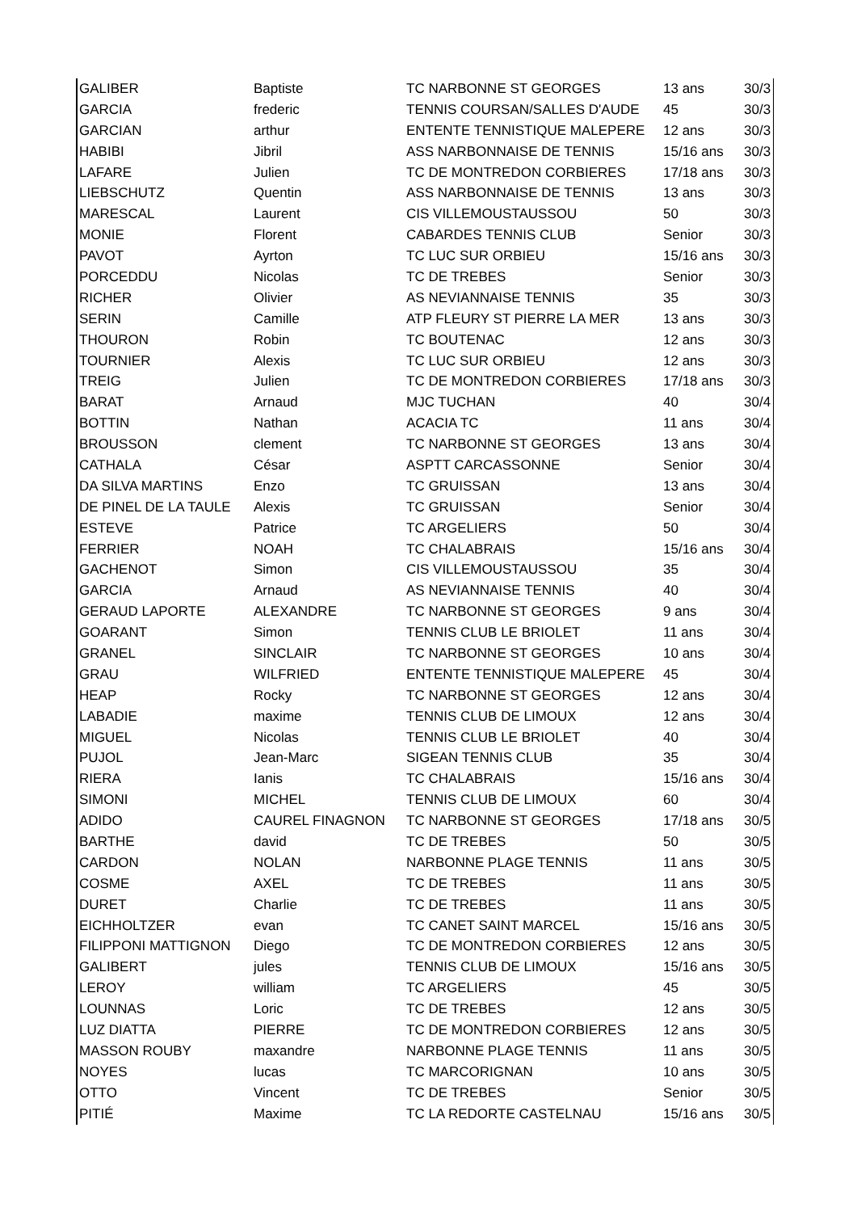| GALIBER | Baptiste | TC NARBONNE ST GEORGES | 13 ans | 30/3 |
| GARCIA | frederic | TENNIS COURSAN/SALLES D'AUDE | 45 | 30/3 |
| GARCIAN | arthur | ENTENTE TENNISTIQUE MALEPERE | 12 ans | 30/3 |
| HABIBI | Jibril | ASS NARBONNAISE DE TENNIS | 15/16 ans | 30/3 |
| LAFARE | Julien | TC DE MONTREDON CORBIERES | 17/18 ans | 30/3 |
| LIEBSCHUTZ | Quentin | ASS NARBONNAISE DE TENNIS | 13 ans | 30/3 |
| MARESCAL | Laurent | CIS VILLEMOUSTAUSSOU | 50 | 30/3 |
| MONIE | Florent | CABARDES TENNIS CLUB | Senior | 30/3 |
| PAVOT | Ayrton | TC LUC SUR ORBIEU | 15/16 ans | 30/3 |
| PORCEDDU | Nicolas | TC DE TREBES | Senior | 30/3 |
| RICHER | Olivier | AS NEVIANNAISE TENNIS | 35 | 30/3 |
| SERIN | Camille | ATP FLEURY ST PIERRE LA MER | 13 ans | 30/3 |
| THOURON | Robin | TC BOUTENAC | 12 ans | 30/3 |
| TOURNIER | Alexis | TC LUC SUR ORBIEU | 12 ans | 30/3 |
| TREIG | Julien | TC DE MONTREDON CORBIERES | 17/18 ans | 30/3 |
| BARAT | Arnaud | MJC TUCHAN | 40 | 30/4 |
| BOTTIN | Nathan | ACACIA TC | 11 ans | 30/4 |
| BROUSSON | clement | TC NARBONNE ST GEORGES | 13 ans | 30/4 |
| CATHALA | César | ASPTT CARCASSONNE | Senior | 30/4 |
| DA SILVA MARTINS | Enzo | TC GRUISSAN | 13 ans | 30/4 |
| DE PINEL DE LA TAULE | Alexis | TC GRUISSAN | Senior | 30/4 |
| ESTEVE | Patrice | TC ARGELIERS | 50 | 30/4 |
| FERRIER | NOAH | TC CHALABRAIS | 15/16 ans | 30/4 |
| GACHENOT | Simon | CIS VILLEMOUSTAUSSOU | 35 | 30/4 |
| GARCIA | Arnaud | AS NEVIANNAISE TENNIS | 40 | 30/4 |
| GERAUD LAPORTE | ALEXANDRE | TC NARBONNE ST GEORGES | 9 ans | 30/4 |
| GOARANT | Simon | TENNIS CLUB LE BRIOLET | 11 ans | 30/4 |
| GRANEL | SINCLAIR | TC NARBONNE ST GEORGES | 10 ans | 30/4 |
| GRAU | WILFRIED | ENTENTE TENNISTIQUE MALEPERE | 45 | 30/4 |
| HEAP | Rocky | TC NARBONNE ST GEORGES | 12 ans | 30/4 |
| LABADIE | maxime | TENNIS CLUB DE LIMOUX | 12 ans | 30/4 |
| MIGUEL | Nicolas | TENNIS CLUB LE BRIOLET | 40 | 30/4 |
| PUJOL | Jean-Marc | SIGEAN TENNIS CLUB | 35 | 30/4 |
| RIERA | Ianis | TC CHALABRAIS | 15/16 ans | 30/4 |
| SIMONI | MICHEL | TENNIS CLUB DE LIMOUX | 60 | 30/4 |
| ADIDO | CAUREL FINAGNON | TC NARBONNE ST GEORGES | 17/18 ans | 30/5 |
| BARTHE | david | TC DE TREBES | 50 | 30/5 |
| CARDON | NOLAN | NARBONNE PLAGE TENNIS | 11 ans | 30/5 |
| COSME | AXEL | TC DE TREBES | 11 ans | 30/5 |
| DURET | Charlie | TC DE TREBES | 11 ans | 30/5 |
| EICHHOLTZER | evan | TC CANET SAINT MARCEL | 15/16 ans | 30/5 |
| FILIPPONI MATTIGNON | Diego | TC DE MONTREDON CORBIERES | 12 ans | 30/5 |
| GALIBERT | jules | TENNIS CLUB DE LIMOUX | 15/16 ans | 30/5 |
| LEROY | william | TC ARGELIERS | 45 | 30/5 |
| LOUNNAS | Loric | TC DE TREBES | 12 ans | 30/5 |
| LUZ DIATTA | PIERRE | TC DE MONTREDON CORBIERES | 12 ans | 30/5 |
| MASSON ROUBY | maxandre | NARBONNE PLAGE TENNIS | 11 ans | 30/5 |
| NOYES | lucas | TC MARCORIGNAN | 10 ans | 30/5 |
| OTTO | Vincent | TC DE TREBES | Senior | 30/5 |
| PITIÉ | Maxime | TC LA REDORTE CASTELNAU | 15/16 ans | 30/5 |